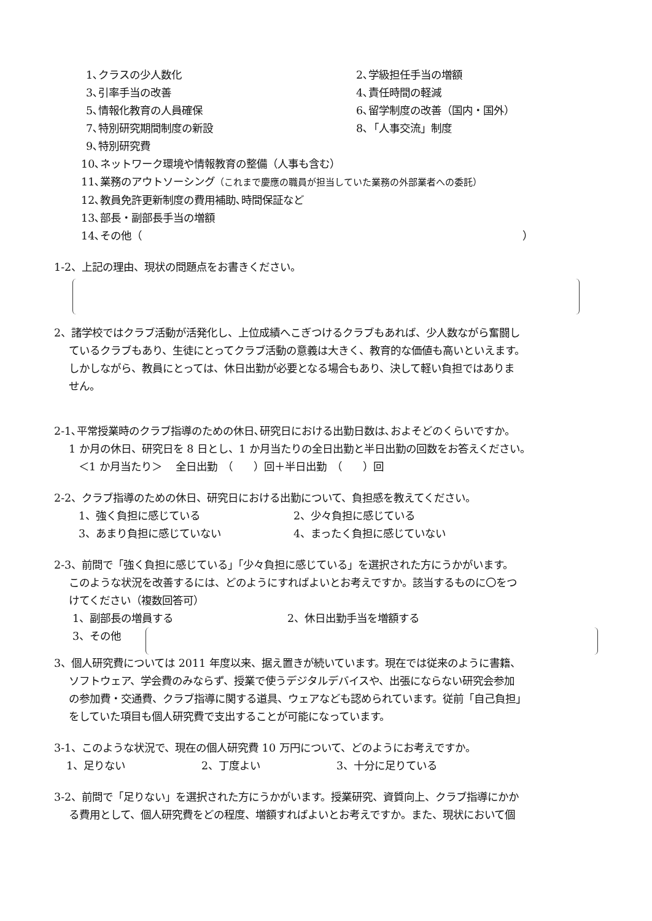1､クラスの少人数化 2､学級担任手当の増額
3､引率手当の改善 4､責任時間の軽減
5､情報化教育の人員確保 6､留学制度の改善（国内・国外）
7､特別研究期間制度の新設 8､「人事交流」制度
9､特別研究費
10､ネットワーク環境や情報教育の整備（人事も含む）
11､業務のアウトソーシング（これまで慶應の職員が担当していた業務の外部業者への委託）
12､教員免許更新制度の費用補助､時間保証など
13､部長・副部長手当の増額
14､その他（ ）
1-2、上記の理由、現状の問題点をお書きください。
2、諸学校ではクラブ活動が活発化し、上位成績へこぎつけるクラブもあれば、少人数ながら奮闘し
ているクラブもあり、生徒にとってクラブ活動の意義は大きく、教育的な価値も高いといえます。
しかしながら、教員にとっては、休日出勤が必要となる場合もあり、決して軽い負担ではありま
せん。
2-1､平常授業時のクラブ指導のための休日､研究日における出勤日数は､およそどのくらいですか。
1 か月の休日、研究日を 8 日とし、1 か月当たりの全日出勤と半日出勤の回数をお答えください。
＜1 か月当たり＞　 全日出勤　（　　）回＋半日出勤　（　　）回
2-2、クラブ指導のための休日、研究日における出勤について、負担感を教えてください。
1、強く負担に感じている 2、少々負担に感じている
3、あまり負担に感じていない 4、まったく負担に感じていない
2-3、前問で「強く負担に感じている」「少々負担に感じている」を選択された方にうかがいます。
このような状況を改善するには、どのようにすればよいとお考えですか。該当するものに〇をつ
けてください（複数回答可）
1、副部長の増員する 2、休日出勤手当を増額する
3、その他
3、個人研究費については 2011 年度以来、据え置きが続いています。現在では従来のように書籍、
ソフトウェア、学会費のみならず、授業で使うデジタルデバイスや、出張にならない研究会参加
の参加費・交通費、クラブ指導に関する道具、ウェアなども認められています。従前「自己負担」
をしていた項目も個人研究費で支出することが可能になっています。
3-1、このような状況で、現在の個人研究費 10 万円について、どのようにお考えですか。
1、足りない 2、丁度よい 3、十分に足りている
3-2、前問で「足りない」を選択された方にうかがいます。授業研究、資質向上、クラブ指導にかか
る費用として、個人研究費をどの程度、増額すればよいとお考えですか。また、現状において個